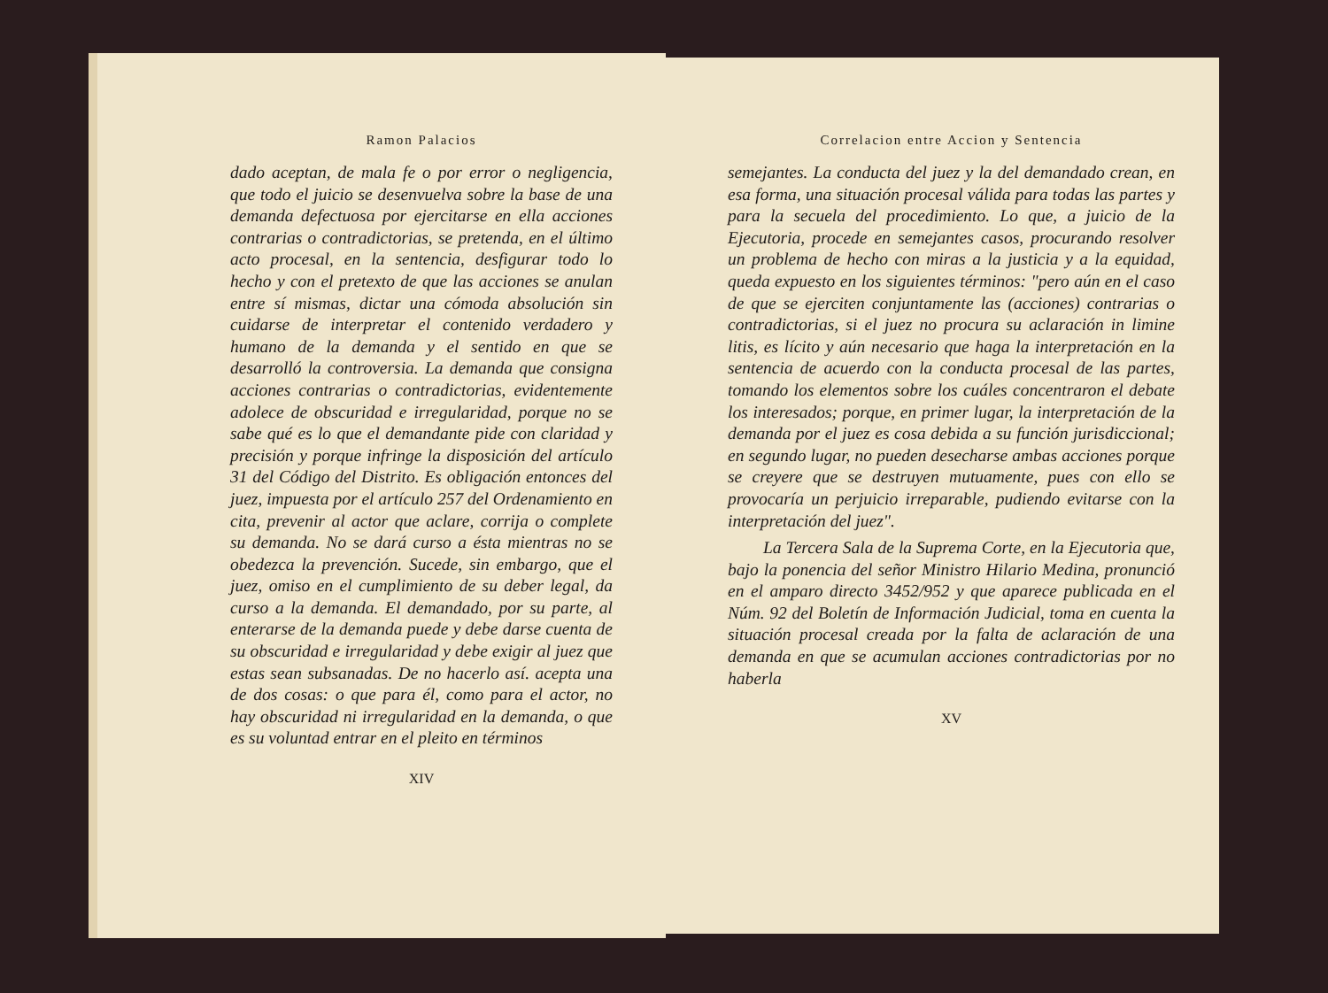Ramon Palacios
dado aceptan, de mala fe o por error o negligencia, que todo el juicio se desenvuelva sobre la base de una demanda defectuosa por ejercitarse en ella acciones contrarias o contradictorias, se pretenda, en el último acto procesal, en la sentencia, desfigurar todo lo hecho y con el pretexto de que las acciones se anulan entre sí mismas, dictar una cómoda absolución sin cuidarse de interpretar el contenido verdadero y humano de la demanda y el sentido en que se desarrolló la controversia. La demanda que consigna acciones contrarias o contradictorias, evidentemente adolece de obscuridad e irregularidad, porque no se sabe qué es lo que el demandante pide con claridad y precisión y porque infringe la disposición del artículo 31 del Código del Distrito. Es obligación entonces del juez, impuesta por el artículo 257 del Ordenamiento en cita, prevenir al actor que aclare, corrija o complete su demanda. No se dará curso a ésta mientras no se obedezca la prevención. Sucede, sin embargo, que el juez, omiso en el cumplimiento de su deber legal, da curso a la demanda. El demandado, por su parte, al enterarse de la demanda puede y debe darse cuenta de su obscuridad e irregularidad y debe exigir al juez que estas sean subsanadas. De no hacerlo así. acepta una de dos cosas: o que para él, como para el actor, no hay obscuridad ni irregularidad en la demanda, o que es su voluntad entrar en el pleito en términos
XIV
Correlacion entre Accion y Sentencia
semejantes. La conducta del juez y la del demandado crean, en esa forma, una situación procesal válida para todas las partes y para la secuela del procedimiento. Lo que, a juicio de la Ejecutoria, procede en semejantes casos, procurando resolver un problema de hecho con miras a la justicia y a la equidad, queda expuesto en los siguientes términos: "pero aún en el caso de que se ejerciten conjuntamente las (acciones) contrarias o contradictorias, si el juez no procura su aclaración in limine litis, es lícito y aún necesario que haga la interpretación en la sentencia de acuerdo con la conducta procesal de las partes, tomando los elementos sobre los cuáles concentraron el debate los interesados; porque, en primer lugar, la interpretación de la demanda por el juez es cosa debida a su función jurisdiccional; en segundo lugar, no pueden desecharse ambas acciones porque se creyere que se destruyen mutuamente, pues con ello se provocaría un perjuicio irreparable, pudiendo evitarse con la interpretación del juez".
La Tercera Sala de la Suprema Corte, en la Ejecutoria que, bajo la ponencia del señor Ministro Hilario Medina, pronunció en el amparo directo 3452/952 y que aparece publicada en el Núm. 92 del Boletín de Información Judicial, toma en cuenta la situación procesal creada por la falta de aclaración de una demanda en que se acumulan acciones contradictorias por no haberla
XV